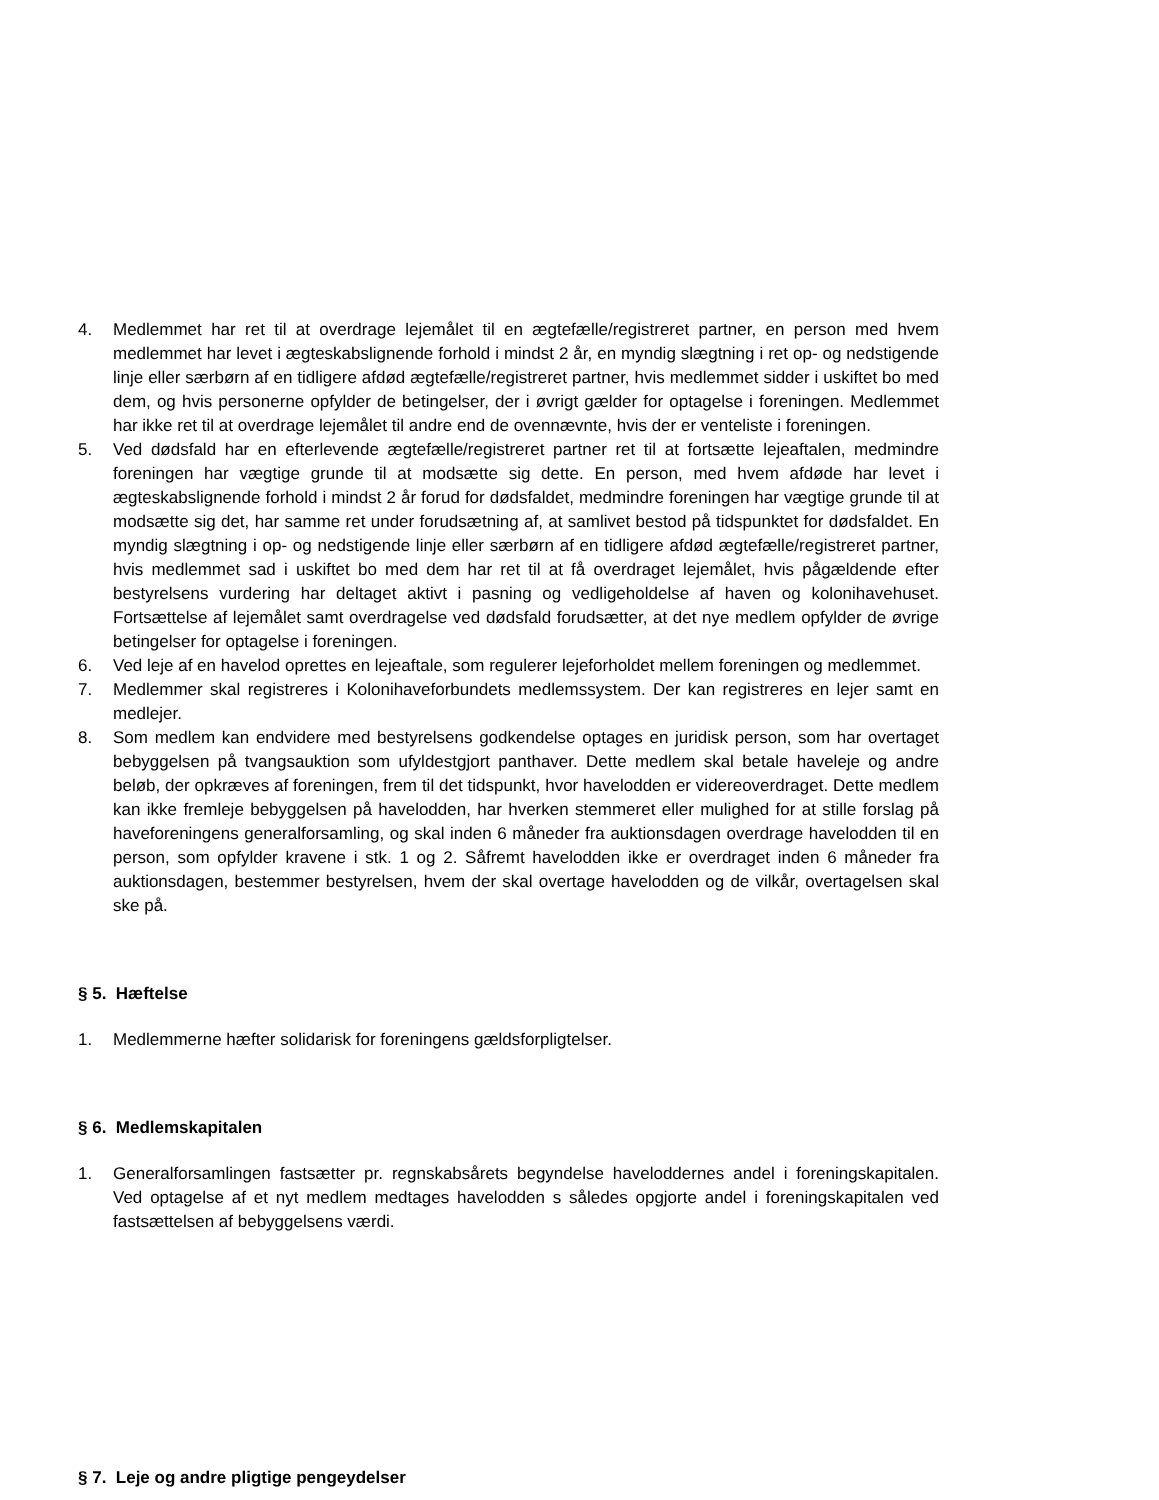4. Medlemmet har ret til at overdrage lejemålet til en ægtefælle/registreret partner, en person med hvem medlemmet har levet i ægteskabslignende forhold i mindst 2 år, en myndig slægtning i ret op- og nedstigende linje eller særbørn af en tidligere afdød ægtefælle/registreret partner, hvis medlemmet sidder i uskiftet bo med dem, og hvis personerne opfylder de betingelser, der i øvrigt gælder for optagelse i foreningen. Medlemmet har ikke ret til at overdrage lejemålet til andre end de ovennævnte, hvis der er venteliste i foreningen.
5. Ved dødsfald har en efterlevende ægtefælle/registreret partner ret til at fortsætte lejeaftalen, medmindre foreningen har vægtige grunde til at modsætte sig dette. En person, med hvem afdøde har levet i ægteskabslignende forhold i mindst 2 år forud for dødsfaldet, medmindre foreningen har vægtige grunde til at modsætte sig det, har samme ret under forudsætning af, at samlivet bestod på tidspunktet for dødsfaldet. En myndig slægtning i op- og nedstigende linje eller særbørn af en tidligere afdød ægtefælle/registreret partner, hvis medlemmet sad i uskiftet bo med dem har ret til at få overdraget lejemålet, hvis pågældende efter bestyrelsens vurdering har deltaget aktivt i pasning og vedligeholdelse af haven og kolonihavehuset. Fortsættelse af lejemålet samt overdragelse ved dødsfald forudsætter, at det nye medlem opfylder de øvrige betingelser for optagelse i foreningen.
6. Ved leje af en havelod oprettes en lejeaftale, som regulerer lejeforholdet mellem foreningen og medlemmet.
7. Medlemmer skal registreres i Kolonihaveforbundets medlemssystem. Der kan registreres en lejer samt en medlejer.
8. Som medlem kan endvidere med bestyrelsens godkendelse optages en juridisk person, som har overtaget bebyggelsen på tvangsauktion som ufyldestgjort panthaver. Dette medlem skal betale haveleje og andre beløb, der opkræves af foreningen, frem til det tidspunkt, hvor havelodden er videreoverdraget. Dette medlem kan ikke fremleje bebyggelsen på havelodden, har hverken stemmeret eller mulighed for at stille forslag på haveforeningens generalforsamling, og skal inden 6 måneder fra auktionsdagen overdrage havelodden til en person, som opfylder kravene i stk. 1 og 2. Såfremt havelodden ikke er overdraget inden 6 måneder fra auktionsdagen, bestemmer bestyrelsen, hvem der skal overtage havelodden og de vilkår, overtagelsen skal ske på.
§ 5. Hæftelse
1. Medlemmerne hæfter solidarisk for foreningens gældsforpligtelser.
§ 6. Medlemskapitalen
1. Generalforsamlingen fastsætter pr. regnskabsårets begyndelse haveloddernes andel i foreningskapitalen. Ved optagelse af et nyt medlem medtages havelodden s således opgjorte andel i foreningskapitalen ved fastsættelsen af bebyggelsens værdi.
§ 7. Leje og andre pligtige pengeydelser